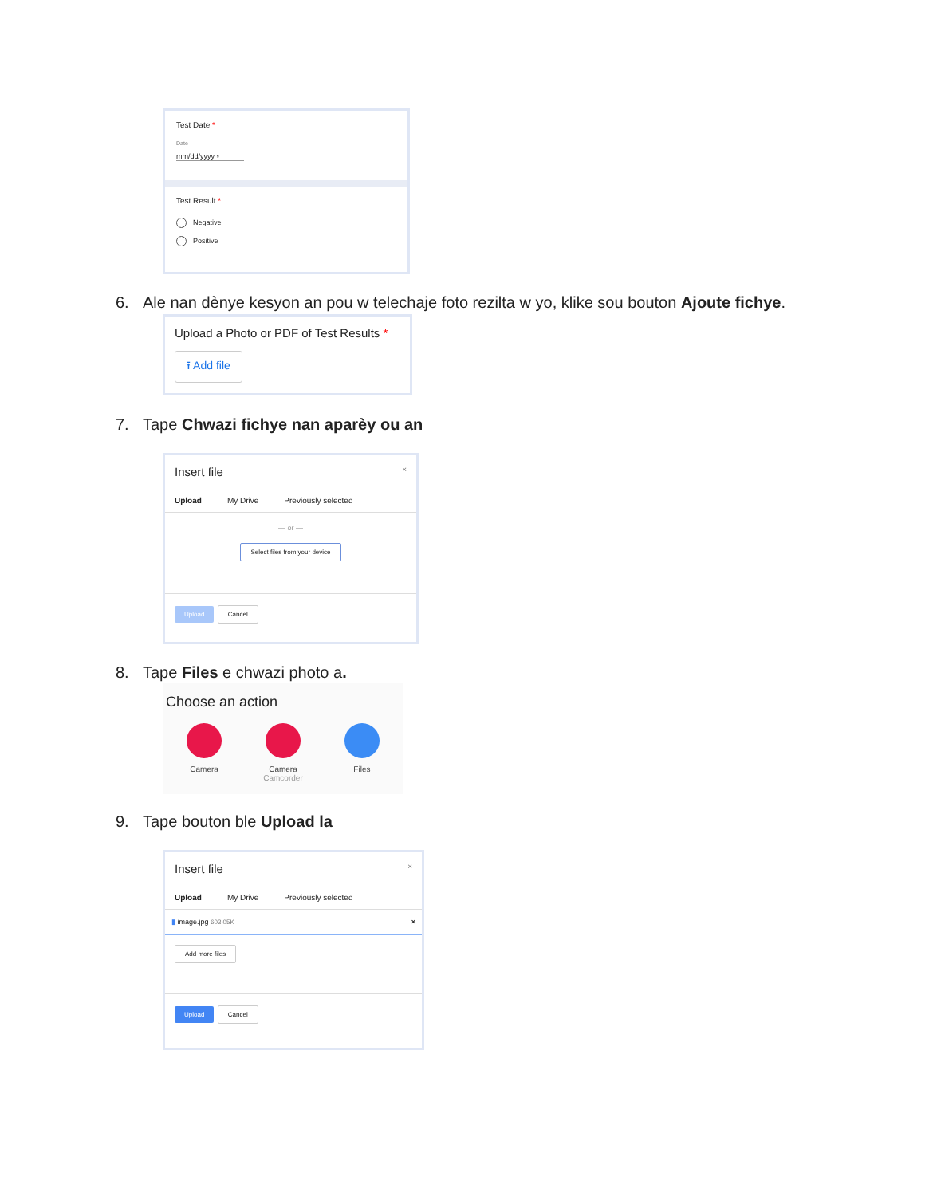Test Date *
Date
mm/dd/yyyy ▫
Test Result *
Negative
Positive
6. Ale nan dènye kesyon an pou w telechaje foto rezilta w yo, klike sou bouton Ajoute fichye.
Upload a Photo or PDF of Test Results *
⭱ Add file
7. Tape Chwazi fichye nan aparèy ou an
Insert file ×
Upload My Drive Previously selected
— or —
Select files from your device
Upload Cancel
8. Tape Files e chwazi photo a.
Choose an action
Camera Camera
Camcorder
Files
9. Tape bouton ble Upload la
Insert file ×
Upload My Drive Previously selected
▮ image.jpg 603.05K ×
Add more files
Upload Cancel